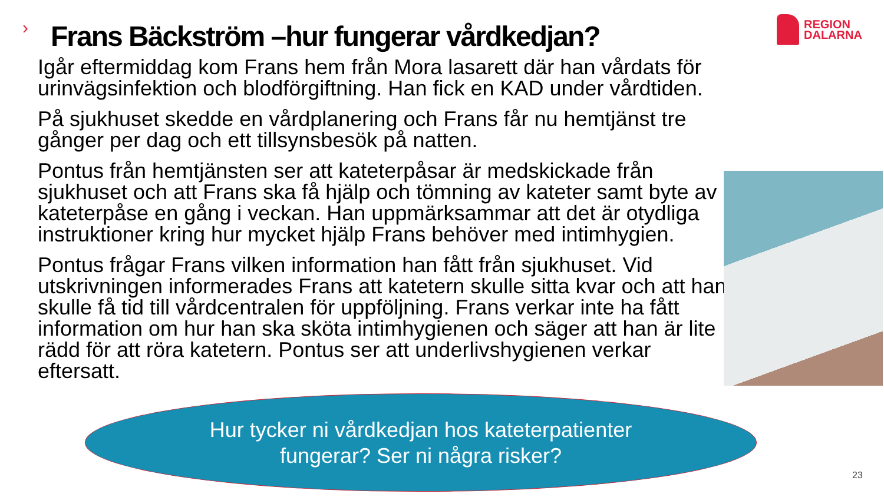›
Frans Bäckström –hur fungerar vårdkedjan?
REGION
DALARNA
Igår eftermiddag kom Frans hem från Mora lasarett där han vårdats för urinvägsinfektion och blodförgiftning. Han fick en KAD under vårdtiden.
På sjukhuset skedde en vårdplanering och Frans får nu hemtjänst tre gånger per dag och ett tillsynsbesök på natten.
Pontus från hemtjänsten ser att kateterpåsar är medskickade från sjukhuset och att Frans ska få hjälp och tömning av kateter samt byte av kateterpåse en gång i veckan. Han uppmärksammar att det är otydliga instruktioner kring hur mycket hjälp Frans behöver med intimhygien.
Pontus frågar Frans vilken information han fått från sjukhuset. Vid utskrivningen informerades Frans att katetern skulle sitta kvar och att han skulle få tid till vårdcentralen för uppföljning. Frans verkar inte ha fått information om hur han ska sköta intimhygienen och säger att han är lite rädd för att röra katetern. Pontus ser att underlivshygienen verkar eftersatt.
Hur tycker ni vårdkedjan hos kateterpatienter
fungerar? Ser ni några risker?
23